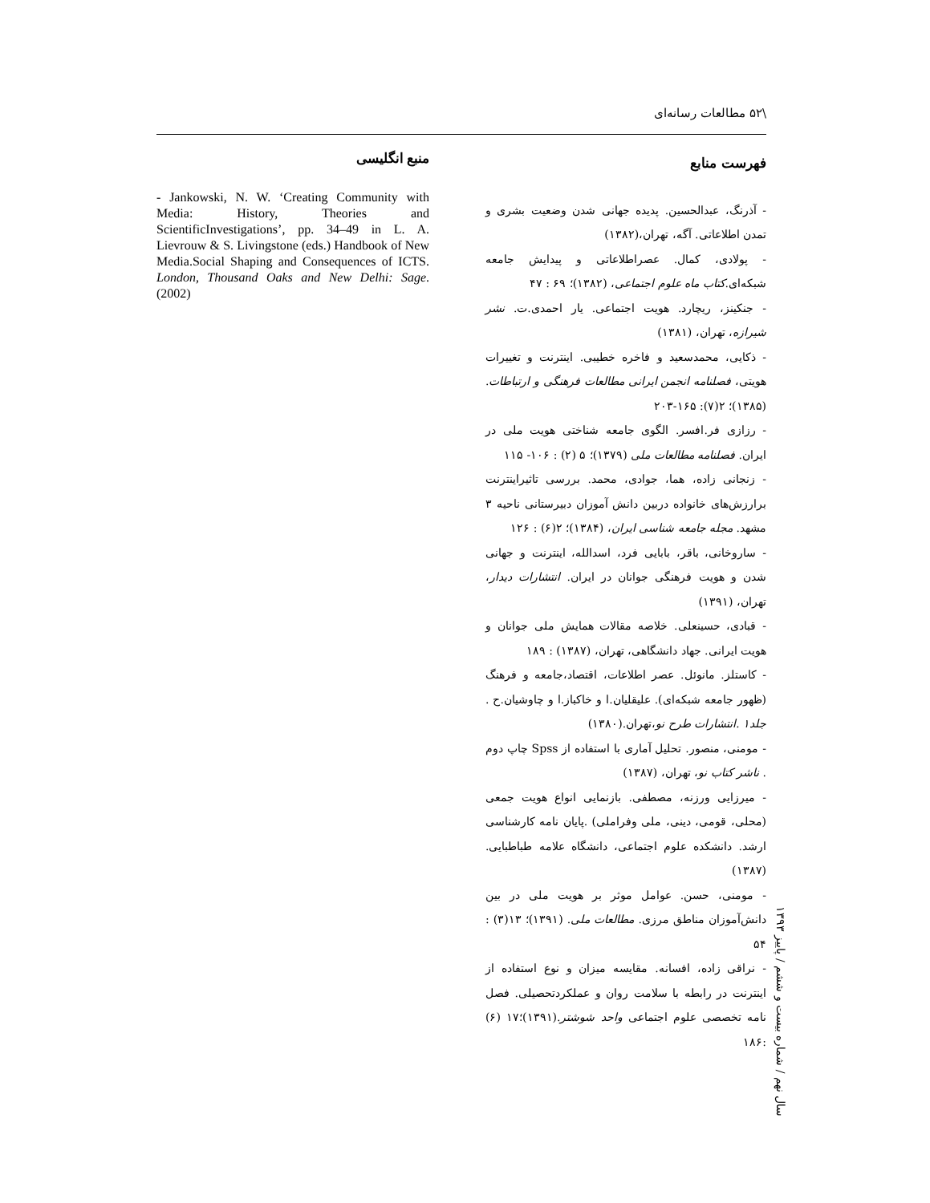\۵۲ مطالعات رسانه‌ای
فهرست منابع
- آذرنگ، عبدالحسین. پدیده جهانی شدن وضعیت بشری و تمدن اطلاعاتی. آگه، تهران،(۱۳۸۲)
- پولادی، کمال. عصراطلاعاتی و پیدایش جامعه شبکه‌ای.کتاب ماه علوم اجتماعی، (۱۳۸۲)؛ ۶۹ : ۴۷
- جنکینز، ریچارد. هویت اجتماعی. یار احمدی.ت. نشر شیرازه، تهران، (۱۳۸۱)
- ذکایی، محمدسعید و فاخره خطیبی. اینترنت و تغییرات هویتی، فصلنامه انجمن ایرانی مطالعات فرهنگی و ارتباطات.(۱۳۸۵)؛ ۲(۷): ۱۶۵-۲۰۳
- رزازی فر.افسر. الگوی جامعه شناختی هویت ملی در ایران. فصلنامه مطالعات ملی (۱۳۷۹)؛ ۵ (۲) : ۱۰۶- ۱۱۵
- زنجانی زاده، هما، جوادی، محمد. بررسی تاثیراینترنت برارزش‌های خانواده دربین دانش آموزان دبیرستانی ناحیه ۳ مشهد. مجله جامعه شناسی ایران، (۱۳۸۴)؛ ۲(۶) : ۱۲۶
- ساروخانی، باقر، بابایی فرد، اسدالله، اینترنت و جهانی شدن و هویت فرهنگی جوانان در ایران. انتشارات دیدار، تهران، (۱۳۹۱)
- قبادی، حسینعلی. خلاصه مقالات همایش ملی جوانان و هویت ایرانی. جهاد دانشگاهی، تهران، (۱۳۸۷) : ۱۸۹
- کاستلز. مانوئل. عصر اطلاعات، اقتصاد،جامعه و فرهنگ (ظهور جامعه شبکه‌ای). علیقلیان.ا و خاکباز.ا و چاوشیان.ح . جلد۱ .انتشارات طرح نو،تهران.(۱۳۸۰)
- مومنی، منصور. تحلیل آماری با استفاده از Spss چاپ دوم . ناشر کتاب نو، تهران، (۱۳۸۷)
- میرزایی ورزنه، مصطفی. بازنمایی انواع هویت جمعی (محلی، قومی، دینی، ملی وفراملی) .پایان نامه کارشناسی ارشد. دانشکده علوم اجتماعی، دانشگاه علامه طباطبایی. (۱۳۸۷)
- مومنی، حسن. عوامل موثر بر هویت ملی در بین دانش‌آموزان مناطق مرزی. مطالعات ملی. (۱۳۹۱)؛ ۱۳(۳) : ۵۴
- نراقی زاده، افسانه. مقایسه میزان و نوع استفاده از اینترنت در رابطه با سلامت روان و عملکردتحصیلی. فصل نامه تخصصی علوم اجتماعی واحد شوشتر.(۱۳۹۱)؛۱۷ (۶) :۱۸۶
منبع انگلیسی
- Jankowski, N. W. ‘Creating Community with Media: History, Theories and ScientificInvestigations’, pp. 34–49 in L. A. Lievrouw & S. Livingstone (eds.) Handbook of New Media.Social Shaping and Consequences of ICTS. London, Thousand Oaks and New Delhi: Sage.(2002)
سال نهم / شماره بیست و ششم / پاییز ۱۳۹۳